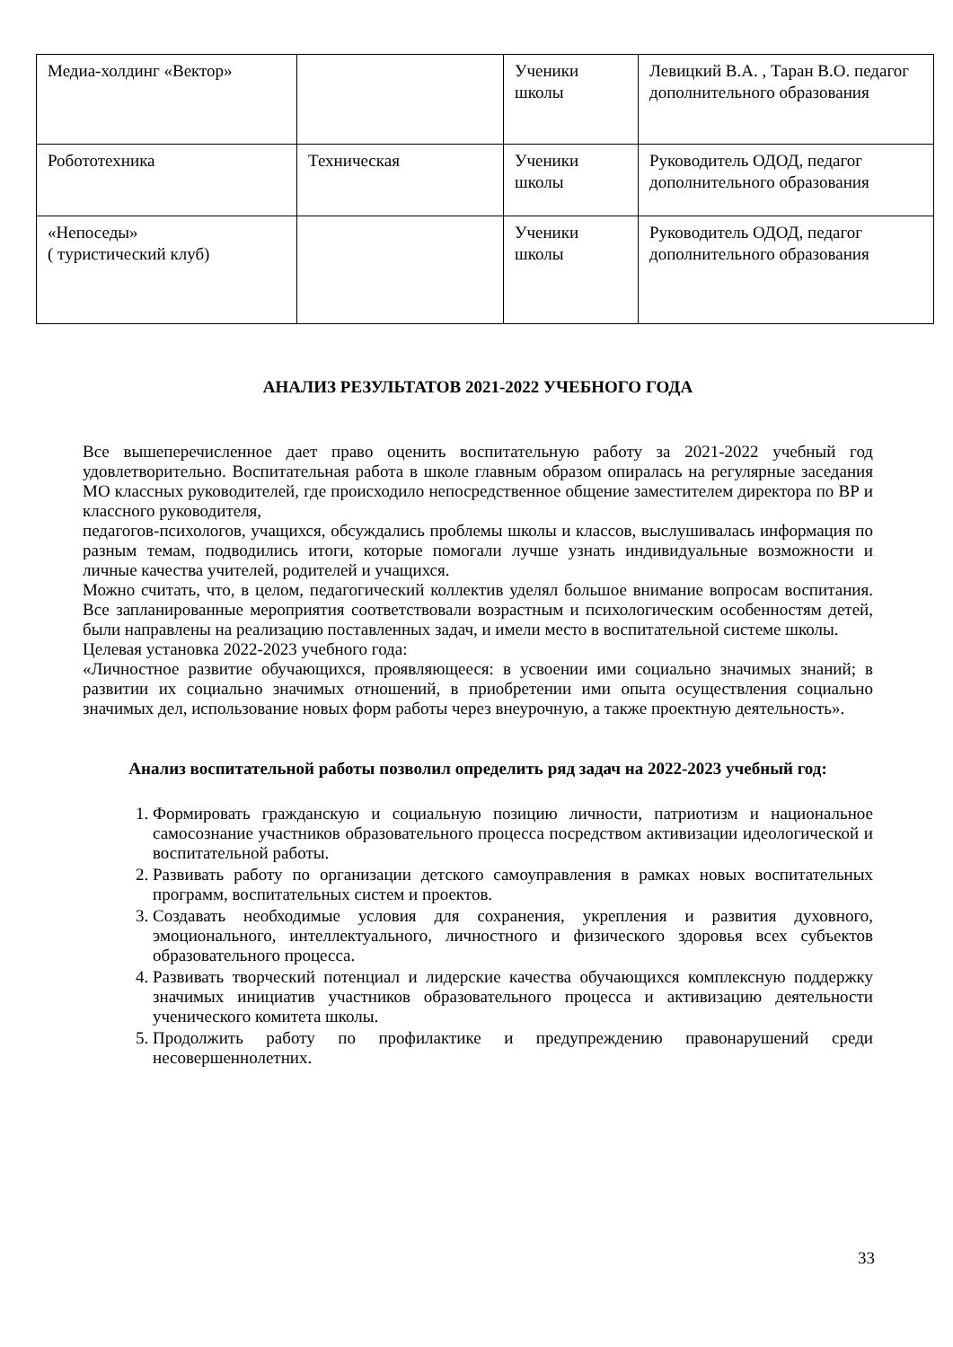| Медиа-холдинг «Вектор» | | Ученики школы | Левицкий В.А. , Таран В.О. педагог дополнительного образования |
| Робототехника | Техническая | Ученики школы | Руководитель ОДОД, педагог дополнительного образования |
| «Непоседы» ( туристический клуб) | | Ученики школы | Руководитель ОДОД, педагог дополнительного образования |
АНАЛИЗ РЕЗУЛЬТАТОВ 2021-2022 УЧЕБНОГО ГОДА
Все вышеперечисленное дает право оценить воспитательную работу за 2021-2022 учебный год удовлетворительно. Воспитательная работа в школе главным образом опиралась на регулярные заседания МО классных руководителей, где происходило непосредственное общение заместителем директора по ВР и классного руководителя,
педагогов-психологов, учащихся, обсуждались проблемы школы и классов, выслушивалась информация по разным темам, подводились итоги, которые помогали лучше узнать индивидуальные возможности и личные качества учителей, родителей и учащихся.
Можно считать, что, в целом, педагогический коллектив уделял большое внимание вопросам воспитания. Все запланированные мероприятия соответствовали возрастным и психологическим особенностям детей, были направлены на реализацию поставленных задач, и имели место в воспитательной системе школы.
Целевая установка 2022-2023 учебного года:
«Личностное развитие обучающихся, проявляющееся: в усвоении ими социально значимых знаний; в развитии их социально значимых отношений, в приобретении ими опыта осуществления социально значимых дел, использование новых форм работы через внеурочную, а также проектную деятельность».
Анализ воспитательной работы позволил определить ряд задач на 2022-2023 учебный год:
1. Формировать гражданскую и социальную позицию личности, патриотизм и национальное самосознание участников образовательного процесса посредством активизации идеологической и воспитательной работы.
2. Развивать работу по организации детского самоуправления в рамках новых воспитательных программ, воспитательных систем и проектов.
3. Создавать необходимые условия для сохранения, укрепления и развития духовного, эмоционального, интеллектуального, личностного и физического здоровья всех субъектов образовательного процесса.
4. Развивать творческий потенциал и лидерские качества обучающихся комплексную поддержку значимых инициатив участников образовательного процесса и активизацию деятельности ученического комитета школы.
5. Продолжить работу по профилактике и предупреждению правонарушений среди несовершеннолетних.
33